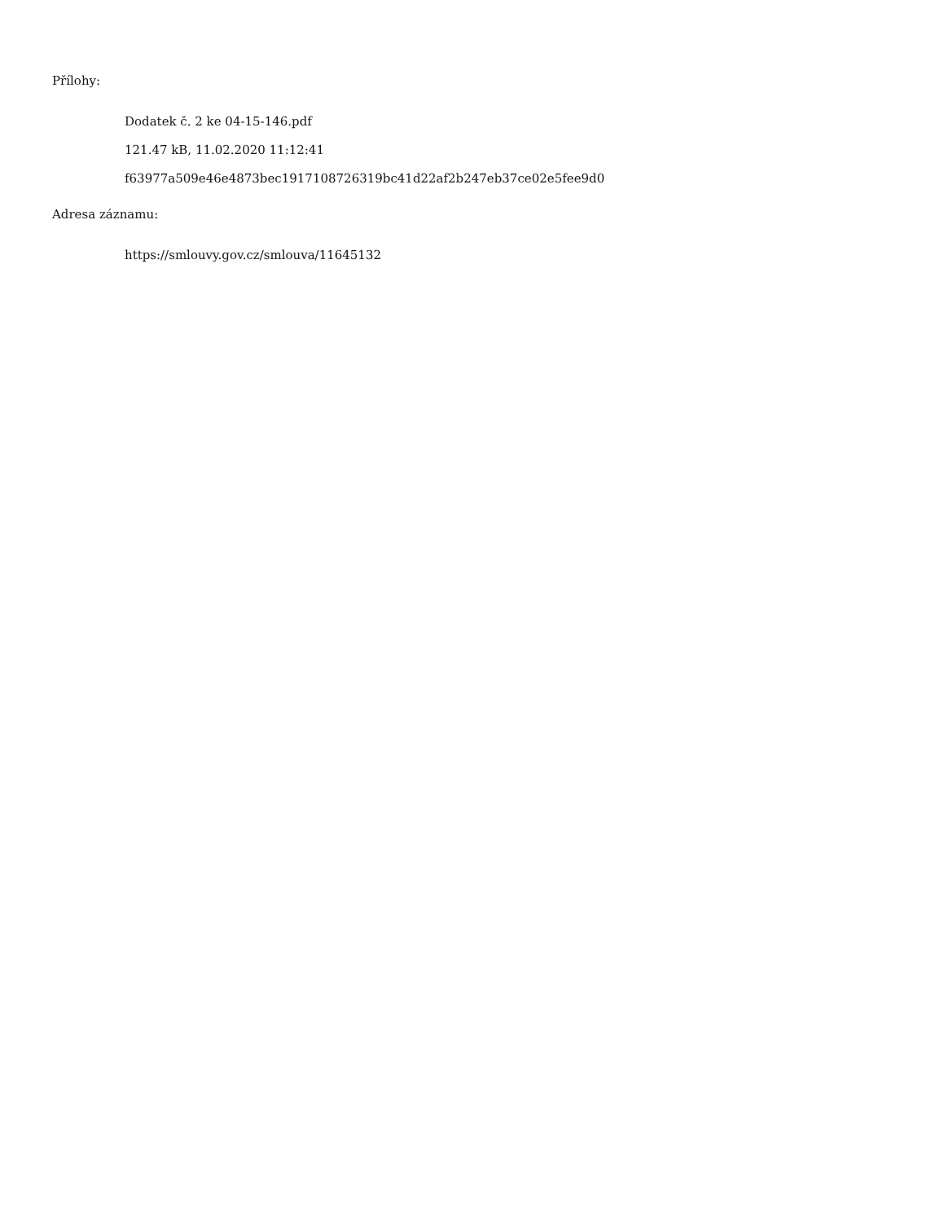Přílohy:
Dodatek č. 2 ke 04-15-146.pdf
121.47 kB, 11.02.2020 11:12:41
f63977a509e46e4873bec1917108726319bc41d22af2b247eb37ce02e5fee9d0
Adresa záznamu:
https://smlouvy.gov.cz/smlouva/11645132